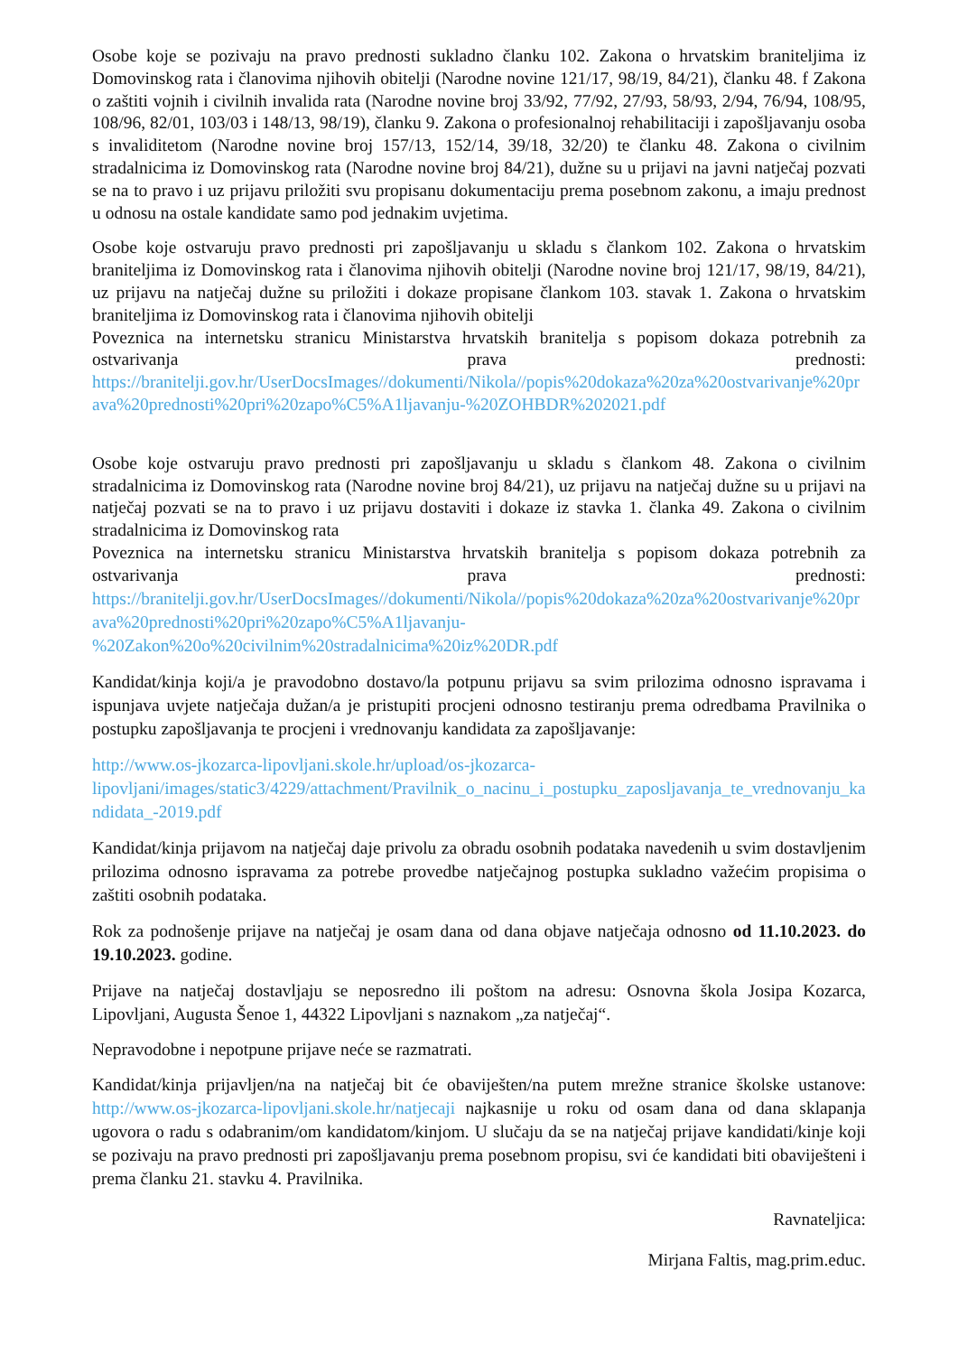Osobe koje se pozivaju na pravo prednosti sukladno članku 102. Zakona o hrvatskim braniteljima iz Domovinskog rata i članovima njihovih obitelji (Narodne novine 121/17, 98/19, 84/21), članku 48. f Zakona o zaštiti vojnih i civilnih invalida rata (Narodne novine broj 33/92, 77/92, 27/93, 58/93, 2/94, 76/94, 108/95, 108/96, 82/01, 103/03 i 148/13, 98/19), članku 9. Zakona o profesionalnoj rehabilitaciji i zapošljavanju osoba s invaliditetom (Narodne novine broj 157/13, 152/14, 39/18, 32/20) te članku 48. Zakona o civilnim stradalnicima iz Domovinskog rata (Narodne novine broj 84/21), dužne su u prijavi na javni natječaj pozvati se na to pravo i uz prijavu priložiti svu propisanu dokumentaciju prema posebnom zakonu, a imaju prednost u odnosu na ostale kandidate samo pod jednakim uvjetima.
Osobe koje ostvaruju pravo prednosti pri zapošljavanju u skladu s člankom 102. Zakona o hrvatskim braniteljima iz Domovinskog rata i članovima njihovih obitelji (Narodne novine broj 121/17, 98/19, 84/21), uz prijavu na natječaj dužne su priložiti i dokaze propisane člankom 103. stavak 1. Zakona o hrvatskim braniteljima iz Domovinskog rata i članovima njihovih obitelji
Poveznica na internetsku stranicu Ministarstva hrvatskih branitelja s popisom dokaza potrebnih za ostvarivanja prava prednosti:
https://branitelji.gov.hr/UserDocsImages//dokumenti/Nikola//popis%20dokaza%20za%20ostvarivanje%20prava%20prednosti%20pri%20zapo%C5%A1ljavanju-%20ZOHBDR%202021.pdf
Osobe koje ostvaruju pravo prednosti pri zapošljavanju u skladu s člankom 48. Zakona o civilnim stradalnicima iz Domovinskog rata (Narodne novine broj 84/21), uz prijavu na natječaj dužne su u prijavi na natječaj pozvati se na to pravo i uz prijavu dostaviti i dokaze iz stavka 1. članka 49. Zakona o civilnim stradalnicima iz Domovinskog rata
Poveznica na internetsku stranicu Ministarstva hrvatskih branitelja s popisom dokaza potrebnih za ostvarivanja prava prednosti:
https://branitelji.gov.hr/UserDocsImages//dokumenti/Nikola//popis%20dokaza%20za%20ostvarivanje%20prava%20prednosti%20pri%20zapo%C5%A1ljavanju-
%20Zakon%20o%20civilnim%20stradalnicima%20iz%20DR.pdf
Kandidat/kinja koji/a je pravodobno dostavo/la potpunu prijavu sa svim prilozima odnosno ispravama i ispunjava uvjete natječaja dužan/a je pristupiti procjeni odnosno testiranju prema odredbama Pravilnika o postupku zapošljavanja te procjeni i vrednovanju kandidata za zapošljavanje:
http://www.os-jkozarca-lipovljani.skole.hr/upload/os-jkozarca-
lipovljani/images/static3/4229/attachment/Pravilnik_o_nacinu_i_postupku_zaposljavanja_te_vrednovanju_kandidata_-2019.pdf
Kandidat/kinja prijavom na natječaj daje privolu za obradu osobnih podataka navedenih u svim dostavljenim prilozima odnosno ispravama za potrebe provedbe natječajnog postupka sukladno važećim propisima o zaštiti osobnih podataka.
Rok za podnošenje prijave na natječaj je osam dana od dana objave natječaja odnosno od 11.10.2023. do 19.10.2023. godine.
Prijave na natječaj dostavljaju se neposredno ili poštom na adresu: Osnovna škola Josipa Kozarca, Lipovljani, Augusta Šenoe 1, 44322 Lipovljani s naznakom „za natječaj“.
Nepravodobne i nepotpune prijave neće se razmatrati.
Kandidat/kinja prijavljen/na na natječaj bit će obaviješten/na putem mrežne stranice školske ustanove: http://www.os-jkozarca-lipovljani.skole.hr/natjecaji najkasnije u roku od osam dana od dana sklapanja ugovora o radu s odabranim/om kandidatom/kinjom. U slučaju da se na natječaj prijave kandidati/kinje koji se pozivaju na pravo prednosti pri zapošljavanju prema posebnom propisu, svi će kandidati biti obaviješteni i prema članku 21. stavku 4. Pravilnika.
Ravnateljica:
Mirjana Faltis, mag.prim.educ.